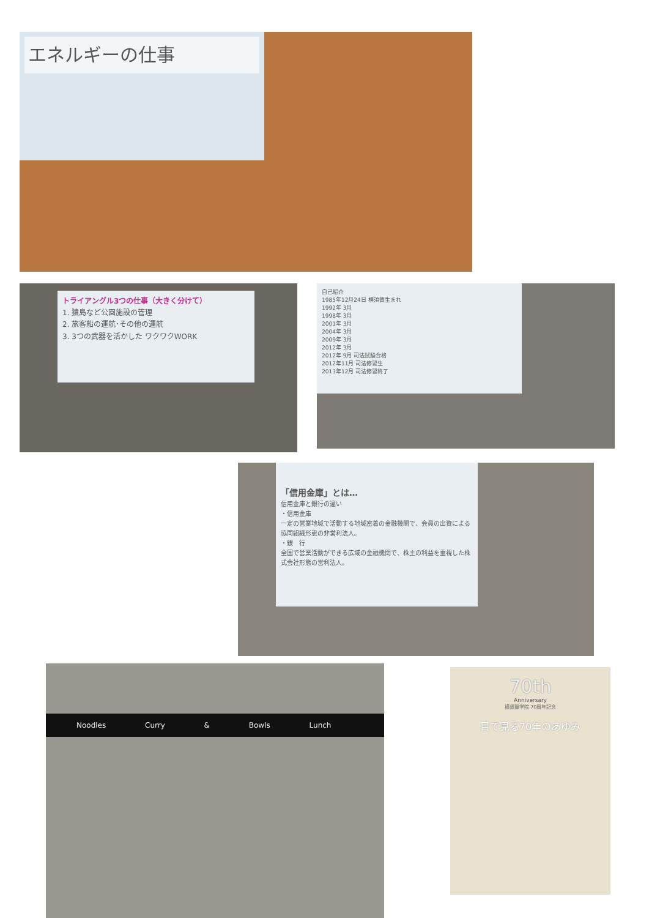エネルギーの仕事
トライアングル3つの仕事（大きく分けて）
1. 猿島など公園施設の管理
2. 旅客船の運航･その他の運航
3. 3つの武器を活かした ワクワクWORK
自己紹介
1985年12月24日 横須賀生まれ
1992年 3月
1998年 3月
2001年 3月
2004年 3月
2009年 3月
2012年 3月
2012年 9月 司法試験合格
2012年11月 司法修習生
2013年12月 司法修習終了
「信用金庫」とは…
信用金庫と銀行の違い
・信用金庫
一定の営業地域で活動する地域密着の金融機関で、会員の出資による協同組織形態の非営利法人。
・銀　行
全国で営業活動ができる広域の金融機関で、株主の利益を重視した株式会社形態の営利法人。
Noodles Curry & Bowls Lunch
70th
Anniversary
横須賀学院 70周年記念
目で見る70年のあゆみ